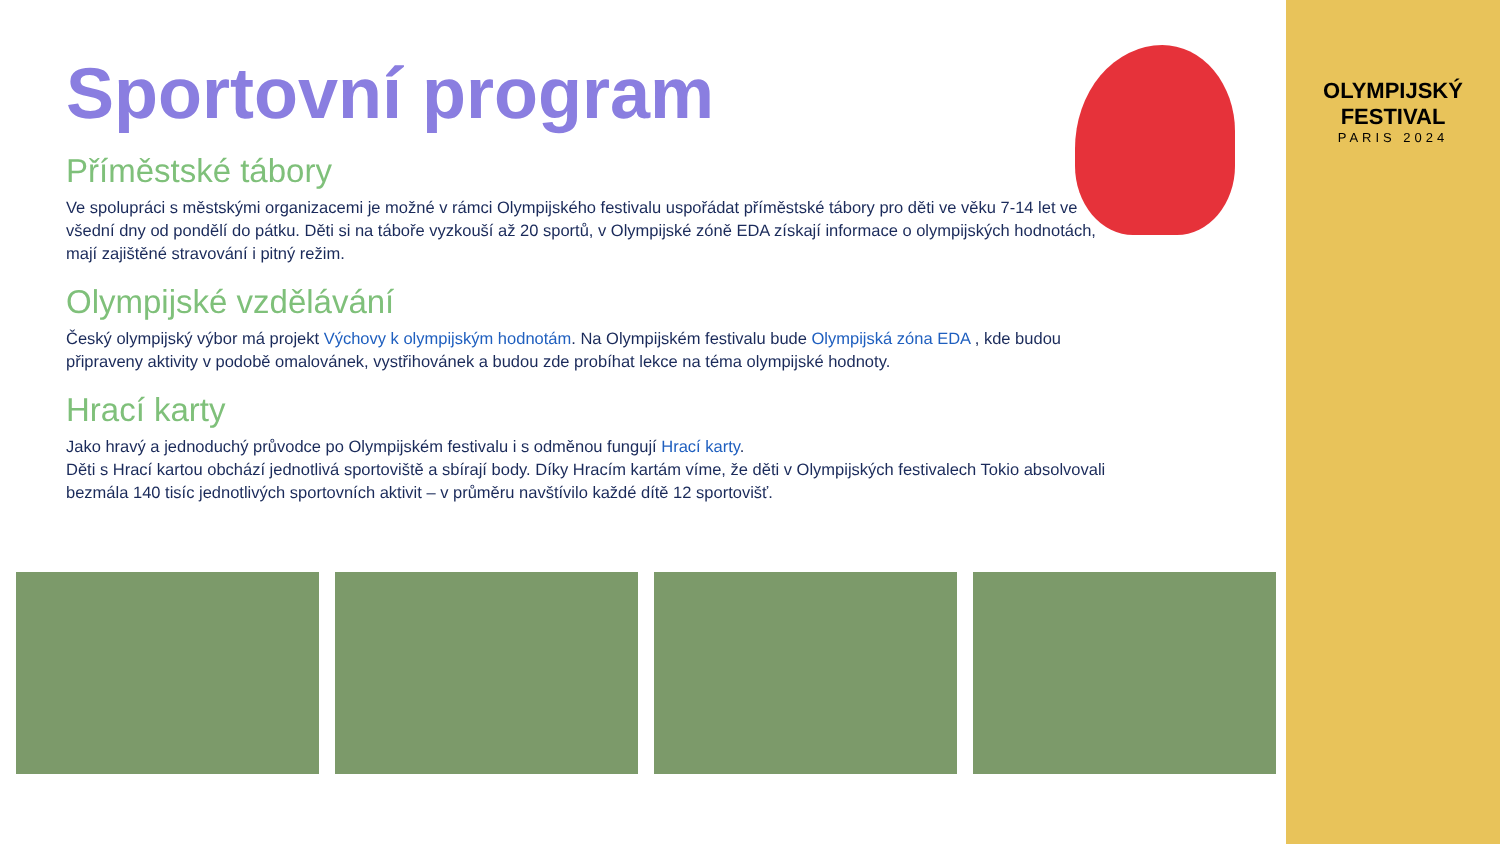Sportovní program
Příměstské tábory
Ve spolupráci s městskými organizacemi je možné v rámci Olympijského festivalu uspořádat příměstské tábory pro děti ve věku 7-14 let ve všední dny od pondělí do pátku. Děti si na táboře vyzkouší až 20 sportů, v Olympijské zóně EDA získají informace o olympijských hodnotách, mají zajištěné stravování i pitný režim.
Olympijské vzdělávání
Český olympijský výbor má projekt Výchovy k olympijským hodnotám. Na Olympijském festivalu bude Olympijská zóna EDA , kde budou připraveny aktivity v podobě omalovánek, vystřihovánek a budou zde probíhat lekce na téma olympijské hodnoty.
Hrací karty
Jako hravý a jednoduchý průvodce po Olympijském festivalu i s odměnou fungují Hrací karty.
Děti s Hrací kartou obchází jednotlivá sportoviště a sbírají body. Díky Hracím kartám víme, že děti v Olympijských festivalech Tokio absolvovali bezmála 140 tisíc jednotlivých sportovních aktivit – v průměru navštívilo každé dítě 12 sportovišť.
OLYMPIJSKÝ FESTIVAL
PARIS 2024